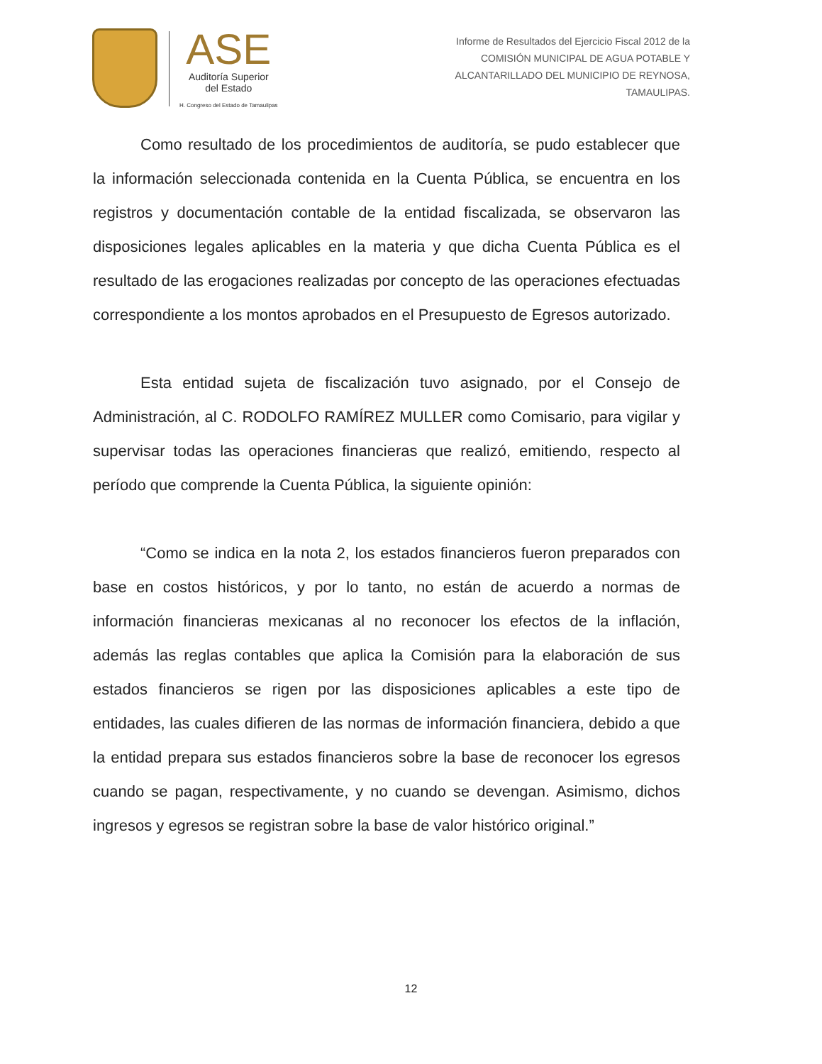ASE
Auditoría Superior
del Estado
H. Congreso del Estado de Tamaulipas
Informe de Resultados del Ejercicio Fiscal 2012 de la
COMISIÓN MUNICIPAL DE AGUA POTABLE Y
ALCANTARILLADO DEL MUNICIPIO DE REYNOSA,
TAMAULIPAS.
Como resultado de los procedimientos de auditoría, se pudo establecer que la información seleccionada contenida en la Cuenta Pública, se encuentra en los registros y documentación contable de la entidad fiscalizada, se observaron las disposiciones legales aplicables en la materia y que dicha Cuenta Pública es el resultado de las erogaciones realizadas por concepto de las operaciones efectuadas correspondiente a los montos aprobados en el Presupuesto de Egresos autorizado.
Esta entidad sujeta de fiscalización tuvo asignado, por el Consejo de Administración, al C. RODOLFO RAMÍREZ MULLER como Comisario, para vigilar y supervisar todas las operaciones financieras que realizó, emitiendo, respecto al período que comprende la Cuenta Pública, la siguiente opinión:
“Como se indica en la nota 2, los estados financieros fueron preparados con base en costos históricos, y por lo tanto, no están de acuerdo a normas de información financieras mexicanas al no reconocer los efectos de la inflación, además las reglas contables que aplica la Comisión para la elaboración de sus estados financieros se rigen por las disposiciones aplicables a este tipo de entidades, las cuales difieren de las normas de información financiera, debido a que la entidad prepara sus estados financieros sobre la base de reconocer los egresos cuando se pagan, respectivamente, y no cuando se devengan. Asimismo, dichos ingresos y egresos se registran sobre la base de valor histórico original.”
12